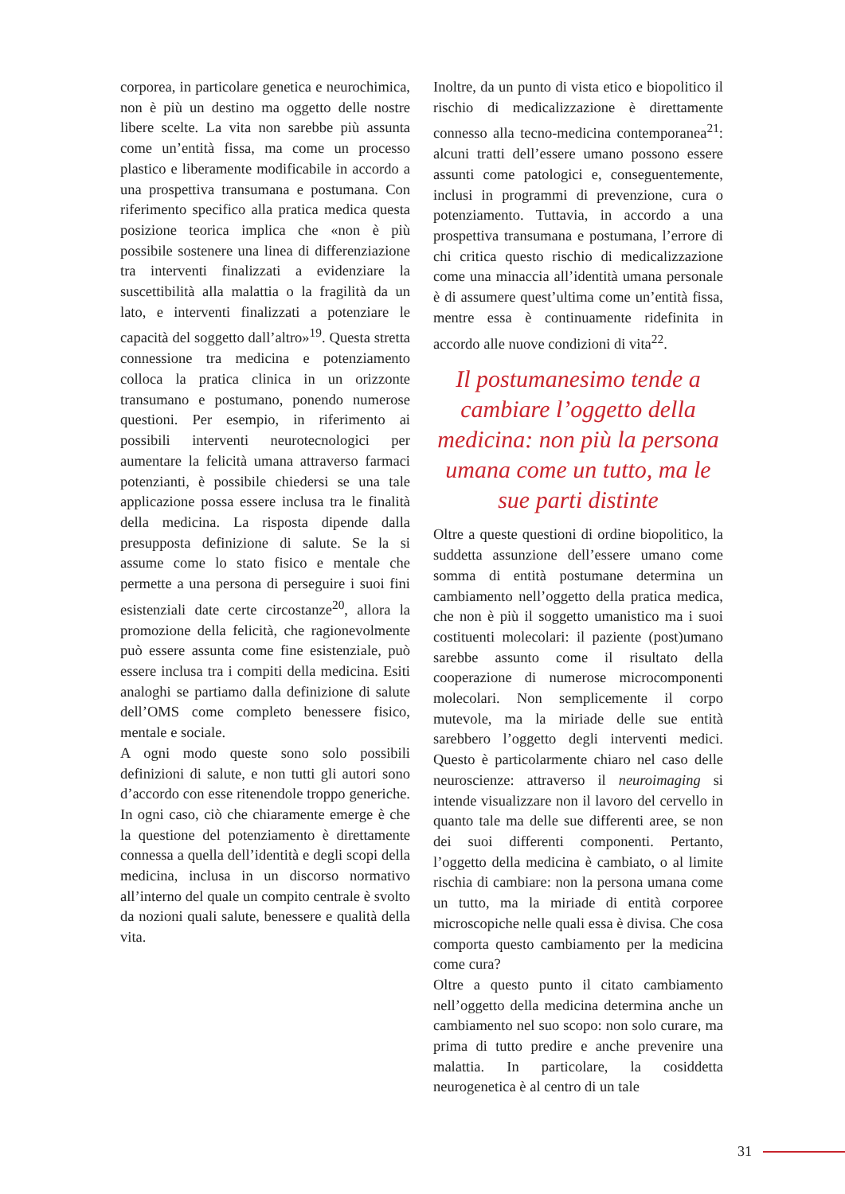corporea, in particolare genetica e neurochimica, non è più un destino ma oggetto delle nostre libere scelte. La vita non sarebbe più assunta come un’entità fissa, ma come un processo plastico e liberamente modificabile in accordo a una prospettiva transumana e postumana. Con riferimento specifico alla pratica medica questa posizione teorica implica che «non è più possibile sostenere una linea di differenziazione tra interventi finalizzati a evidenziare la suscettibilità alla malattia o la fragilità da un lato, e interventi finalizzati a potenziare le capacità del soggetto dall’altro»<sup>19</sup>. Questa stretta connessione tra medicina e potenziamento colloca la pratica clinica in un orizzonte transumano e postumano, ponendo numerose questioni. Per esempio, in riferimento ai possibili interventi neurotecnologici per aumentare la felicità umana attraverso farmaci potenzianti, è possibile chiedersi se una tale applicazione possa essere inclusa tra le finalità della medicina. La risposta dipende dalla presupposta definizione di salute. Se la si assume come lo stato fisico e mentale che permette a una persona di perseguire i suoi fini esistenziali date certe circostanze<sup>20</sup>, allora la promozione della felicità, che ragionevolmente può essere assunta come fine esistenziale, può essere inclusa tra i compiti della medicina. Esiti analoghi se partiamo dalla definizione di salute dell’OMS come completo benessere fisico, mentale e sociale.
A ogni modo queste sono solo possibili definizioni di salute, e non tutti gli autori sono d’accordo con esse ritenendole troppo generiche. In ogni caso, ciò che chiaramente emerge è che la questione del potenziamento è direttamente connessa a quella dell’identità e degli scopi della medicina, inclusa in un discorso normativo all’interno del quale un compito centrale è svolto da nozioni quali salute, benessere e qualità della vita.
Inoltre, da un punto di vista etico e biopolitico il rischio di medicalizzazione è direttamente connesso alla tecno-medicina contemporanea<sup>21</sup>: alcuni tratti dell’essere umano possono essere assunti come patologici e, conseguentemente, inclusi in programmi di prevenzione, cura o potenziamento. Tuttavia, in accordo a una prospettiva transumana e postumana, l’errore di chi critica questo rischio di medicalizzazione come una minaccia all’identità umana personale è di assumere quest’ultima come un’entità fissa, mentre essa è continuamente ridefinita in accordo alle nuove condizioni di vita<sup>22</sup>.
Il postumanesimo tende a cambiare l’oggetto della medicina: non più la persona umana come un tutto, ma le sue parti distinte
Oltre a queste questioni di ordine biopolitico, la suddetta assunzione dell’essere umano come somma di entità postumane determina un cambiamento nell’oggetto della pratica medica, che non è più il soggetto umanistico ma i suoi costituenti molecolari: il paziente (post)umano sarebbe assunto come il risultato della cooperazione di numerose microcomponenti molecolari. Non semplicemente il corpo mutevole, ma la miriade delle sue entità sarebbero l’oggetto degli interventi medici. Questo è particolarmente chiaro nel caso delle neuroscienze: attraverso il neuroimaging si intende visualizzare non il lavoro del cervello in quanto tale ma delle sue differenti aree, se non dei suoi differenti componenti. Pertanto, l’oggetto della medicina è cambiato, o al limite rischia di cambiare: non la persona umana come un tutto, ma la miriade di entità corporee microscopiche nelle quali essa è divisa. Che cosa comporta questo cambiamento per la medicina come cura?
Oltre a questo punto il citato cambiamento nell’oggetto della medicina determina anche un cambiamento nel suo scopo: non solo curare, ma prima di tutto predire e anche prevenire una malattia. In particolare, la cosiddetta neurogenetica è al centro di un tale
31